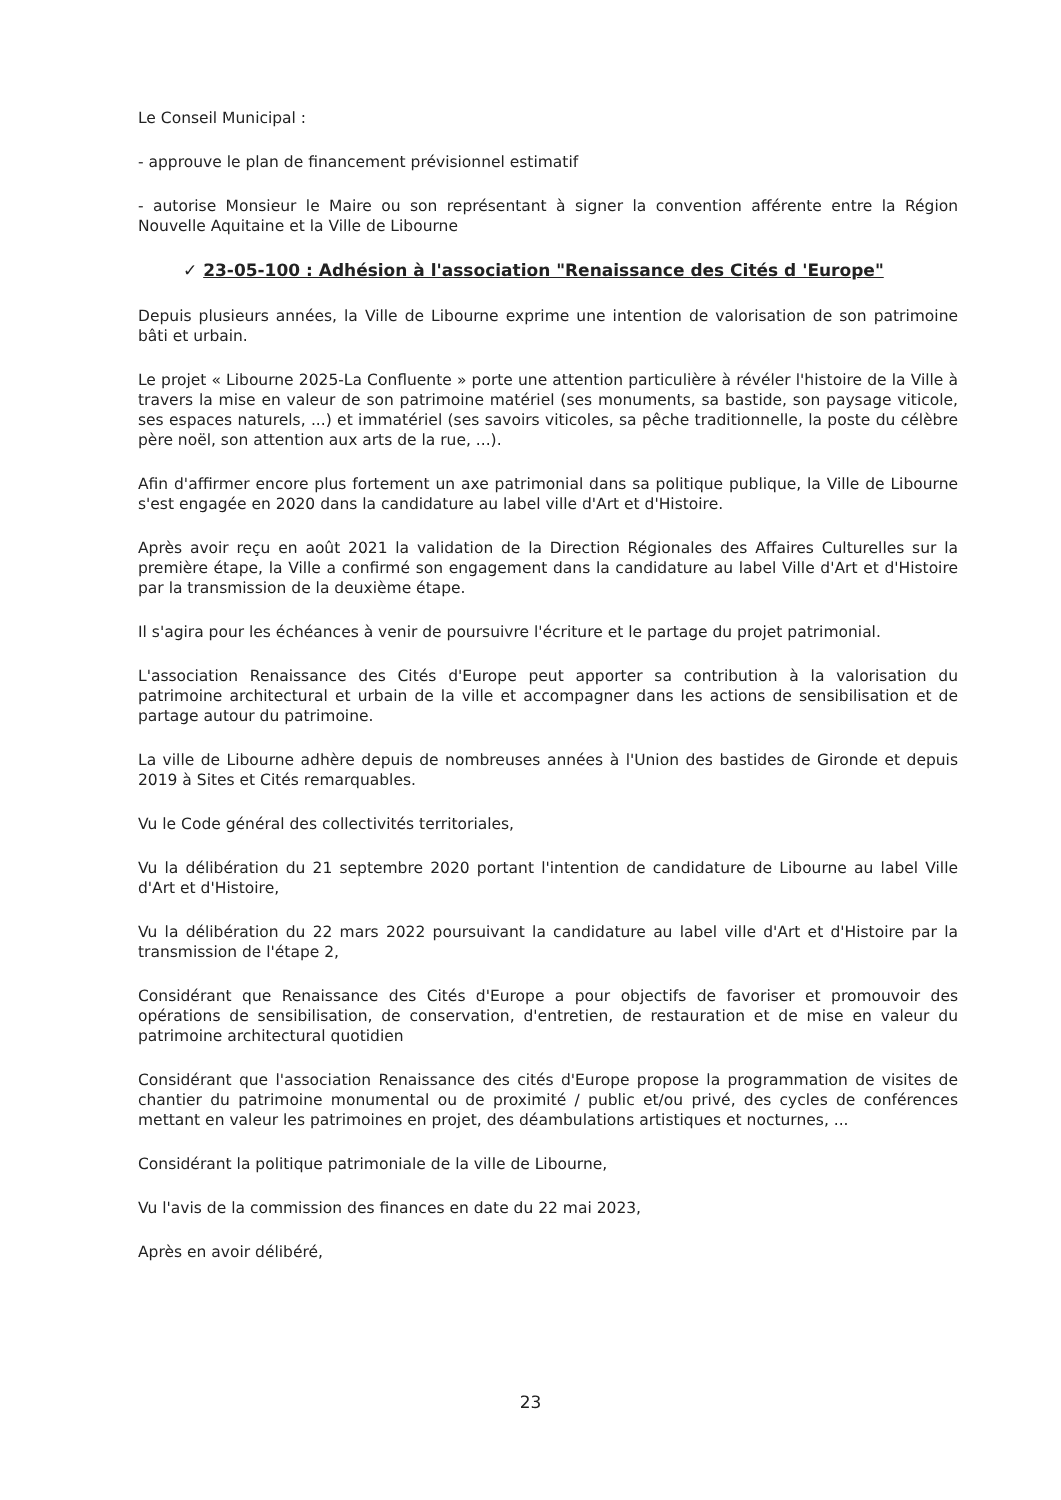Le Conseil Municipal :
- approuve le plan de financement prévisionnel estimatif
- autorise Monsieur le Maire ou son représentant à signer la convention afférente entre la Région Nouvelle Aquitaine et la Ville de Libourne
✓ 23-05-100 : Adhésion à l'association "Renaissance des Cités d 'Europe"
Depuis plusieurs années, la Ville de Libourne exprime une intention de valorisation de son patrimoine bâti et urbain.
Le projet « Libourne 2025-La Confluente » porte une attention particulière à révéler l'histoire de la Ville à travers la mise en valeur de son patrimoine matériel (ses monuments, sa bastide, son paysage viticole, ses espaces naturels, ...) et immatériel (ses savoirs viticoles, sa pêche traditionnelle, la poste du célèbre père noël, son attention aux arts de la rue, ...).
Afin d'affirmer encore plus fortement un axe patrimonial dans sa politique publique, la Ville de Libourne s'est engagée en 2020 dans la candidature au label ville d'Art et d'Histoire.
Après avoir reçu en août 2021 la validation de la Direction Régionales des Affaires Culturelles sur la première étape, la Ville a confirmé son engagement dans la candidature au label Ville d'Art et d'Histoire par la transmission de la deuxième étape.
Il s'agira pour les échéances à venir de poursuivre l'écriture et le partage du projet patrimonial.
L'association Renaissance des Cités d'Europe peut apporter sa contribution à la valorisation du patrimoine architectural et urbain de la ville et accompagner dans les actions de sensibilisation et de partage autour du patrimoine.
La ville de Libourne adhère depuis de nombreuses années à l'Union des bastides de Gironde et depuis 2019 à Sites et Cités remarquables.
Vu le Code général des collectivités territoriales,
Vu la délibération du 21 septembre 2020 portant l'intention de candidature de Libourne au label Ville d'Art et d'Histoire,
Vu la délibération du 22 mars 2022 poursuivant la candidature au label ville d'Art et d'Histoire par la transmission de l'étape 2,
Considérant que Renaissance des Cités d'Europe a pour objectifs de favoriser et promouvoir des opérations de sensibilisation, de conservation, d'entretien, de restauration et de mise en valeur du patrimoine architectural quotidien
Considérant que l'association Renaissance des cités d'Europe propose la programmation de visites de chantier du patrimoine monumental ou de proximité / public et/ou privé, des cycles de conférences mettant en valeur les patrimoines en projet, des déambulations artistiques et nocturnes, ...
Considérant la politique patrimoniale de la ville de Libourne,
Vu l'avis de la commission des finances en date du 22 mai 2023,
Après en avoir délibéré,
23